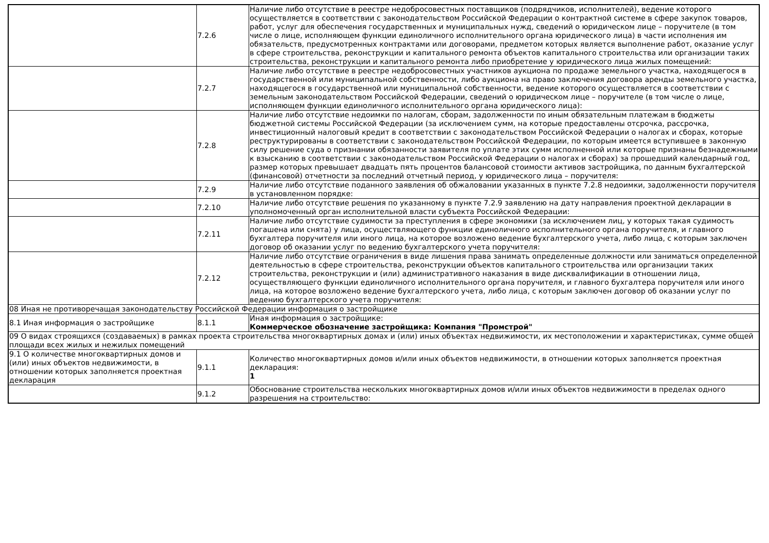| | 7.2.6 | Наличие либо отсутствие в реестре недобросовестных поставщиков (подрядчиков, исполнителей), ведение которого осуществляется в соответствии с законодательством Российской Федерации о контрактной системе в сфере закупок товаров, работ, услуг для обеспечения государственных и муниципальных нужд, сведений о юридическом лице – поручителе (в том числе о лице, исполняющем функции единоличного исполнительного органа юридического лица) в части исполнения им обязательств, предусмотренных контрактами или договорами, предметом которых является выполнение работ, оказание услуг в сфере строительства, реконструкции и капитального ремонта объектов капитального строительства или организации таких строительства, реконструкции и капитального ремонта либо приобретение у юридического лица жилых помещений: |
| | 7.2.7 | Наличие либо отсутствие в реестре недобросовестных участников аукциона по продаже земельного участка, находящегося в государственной или муниципальной собственности, либо аукциона на право заключения договора аренды земельного участка, находящегося в государственной или муниципальной собственности, ведение которого осуществляется в соответствии с земельным законодательством Российской Федерации, сведений о юридическом лице – поручителе (в том числе о лице, исполняющем функции единоличного исполнительного органа юридического лица): |
| | 7.2.8 | Наличие либо отсутствие недоимки по налогам, сборам, задолженности по иным обязательным платежам в бюджеты бюджетной системы Российской Федерации (за исключением сумм, на которые предоставлены отсрочка, рассрочка, инвестиционный налоговый кредит в соответствии с законодательством Российской Федерации о налогах и сборах, которые реструктурированы в соответствии с законодательством Российской Федерации, по которым имеется вступившее в законную силу решение суда о признании обязанности заявителя по уплате этих сумм исполненной или которые признаны безнадежными к взысканию в соответствии с законодательством Российской Федерации о налогах и сборах) за прошедший календарный год, размер которых превышает двадцать пять процентов балансовой стоимости активов застройщика, по данным бухгалтерской (финансовой) отчетности за последний отчетный период, у юридического лица – поручителя: |
| | 7.2.9 | Наличие либо отсутствие поданного заявления об обжаловании указанных в пункте 7.2.8 недоимки, задолженности поручителя в установленном порядке: |
| | 7.2.10 | Наличие либо отсутствие решения по указанному в пункте 7.2.9 заявлению на дату направления проектной декларации в уполномоченный орган исполнительной власти субъекта Российской Федерации: |
| | 7.2.11 | Наличие либо отсутствие судимости за преступления в сфере экономики (за исключением лиц, у которых такая судимость погашена или снята) у лица, осуществляющего функции единоличного исполнительного органа поручителя, и главного бухгалтера поручителя или иного лица, на которое возложено ведение бухгалтерского учета, либо лица, с которым заключен договор об оказании услуг по ведению бухгалтерского учета поручителя: |
| | 7.2.12 | Наличие либо отсутствие ограничения в виде лишения права занимать определенные должности или заниматься определенной деятельностью в сфере строительства, реконструкции объектов капитального строительства или организации таких строительства, реконструкции и (или) административного наказания в виде дисквалификации в отношении лица, осуществляющего функции единоличного исполнительного органа поручителя, и главного бухгалтера поручителя или иного лица, на которое возложено ведение бухгалтерского учета, либо лица, с которым заключен договор об оказании услуг по ведению бухгалтерского учета поручителя: |
| 08 Иная не противоречащая законодательству Российской Федерации информация о застройщике | | |
| 8.1 Иная информация о застройщике | 8.1.1 | Иная информация о застройщике: Коммерческое обозначение застройщика: Компания "Промстрой" |
| 09 О видах строящихся (создаваемых) в рамках проекта строительства многоквартирных домах и (или) иных объектах недвижимости, их местоположении и характеристиках, сумме общей площади всех жилых и нежилых помещений | | |
| 9.1 О количестве многоквартирных домов и (или) иных объектов недвижимости, в отношении которых заполняется проектная декларация | 9.1.1 | Количество многоквартирных домов и/или иных объектов недвижимости, в отношении которых заполняется проектная декларация: 1 |
| | 9.1.2 | Обоснование строительства нескольких многоквартирных домов и/или иных объектов недвижимости в пределах одного разрешения на строительство: |